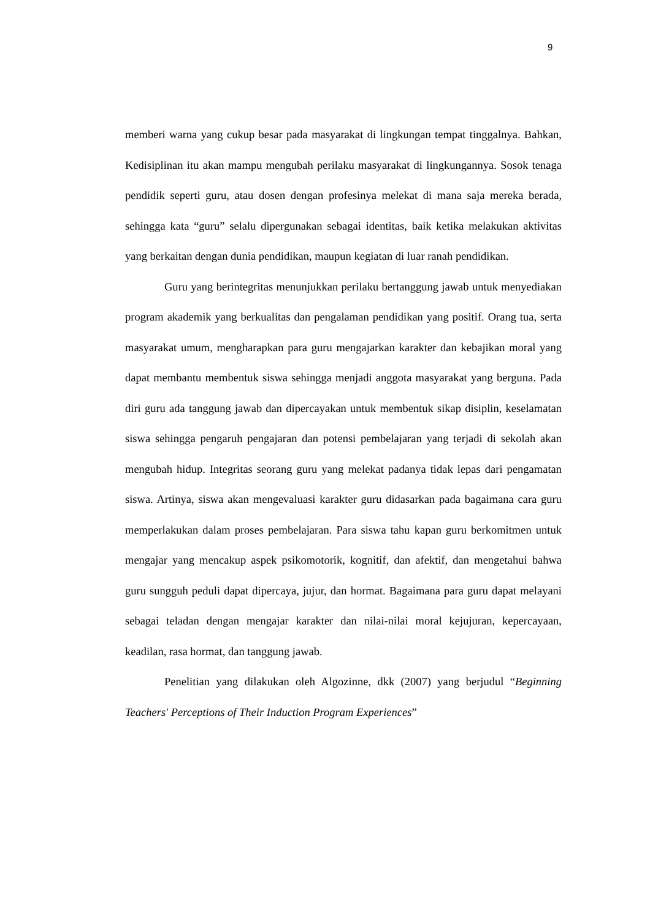9
memberi warna yang cukup besar pada masyarakat di lingkungan tempat tinggalnya. Bahkan, Kedisiplinan itu akan mampu mengubah perilaku masyarakat di lingkungannya. Sosok tenaga pendidik seperti guru, atau dosen dengan profesinya melekat di mana saja mereka berada, sehingga kata “guru” selalu dipergunakan sebagai identitas, baik ketika melakukan aktivitas yang berkaitan dengan dunia pendidikan, maupun kegiatan di luar ranah pendidikan.
Guru yang berintegritas menunjukkan perilaku bertanggung jawab untuk menyediakan program akademik yang berkualitas dan pengalaman pendidikan yang positif. Orang tua, serta masyarakat umum, mengharapkan para guru mengajarkan karakter dan kebajikan moral yang dapat membantu membentuk siswa sehingga menjadi anggota masyarakat yang berguna. Pada diri guru ada tanggung jawab dan dipercayakan untuk membentuk sikap disiplin, keselamatan siswa sehingga pengaruh pengajaran dan potensi pembelajaran yang terjadi di sekolah akan mengubah hidup. Integritas seorang guru yang melekat padanya tidak lepas dari pengamatan siswa. Artinya, siswa akan mengevaluasi karakter guru didasarkan pada bagaimana cara guru memperlakukan dalam proses pembelajaran. Para siswa tahu kapan guru berkomitmen untuk mengajar yang mencakup aspek psikomotorik, kognitif, dan afektif, dan mengetahui bahwa guru sungguh peduli dapat dipercaya, jujur, dan hormat. Bagaimana para guru dapat melayani sebagai teladan dengan mengajar karakter dan nilai-nilai moral kejujuran, kepercayaan, keadilan, rasa hormat, dan tanggung jawab.
Penelitian yang dilakukan oleh Algozinne, dkk (2007) yang berjudul “Beginning Teachers' Perceptions of Their Induction Program Experiences”